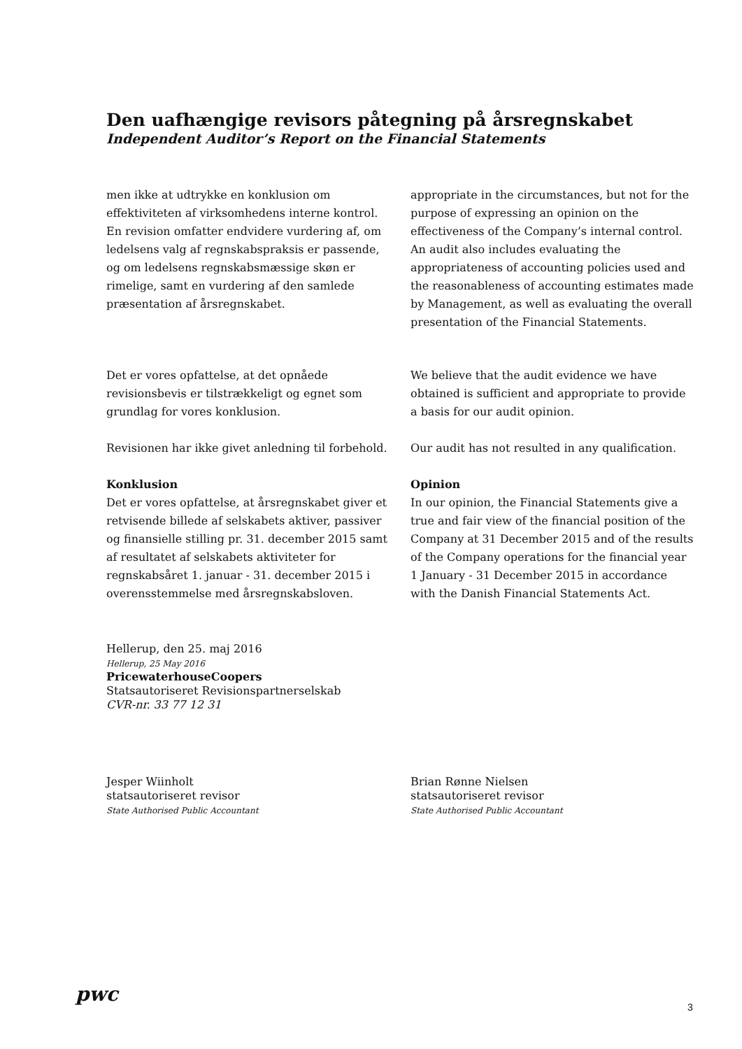Den uafhængige revisors påtegning på årsregnskabet
Independent Auditor’s Report on the Financial Statements
men ikke at udtrykke en konklusion om effektiviteten af virksomhedens interne kontrol. En revision omfatter endvidere vurdering af, om ledelsens valg af regnskabspraksis er passende, og om ledelsens regnskabsmæssige skøn er rimelige, samt en vurdering af den samlede præsentation af årsregnskabet.
appropriate in the circumstances, but not for the purpose of expressing an opinion on the effectiveness of the Company’s internal control. An audit also includes evaluating the appropriateness of accounting policies used and the reasonableness of accounting estimates made by Management, as well as evaluating the overall presentation of the Financial Statements.
Det er vores opfattelse, at det opnåede revisionsbevis er tilstrækkeligt og egnet som grundlag for vores konklusion.
We believe that the audit evidence we have obtained is sufficient and appropriate to provide a basis for our audit opinion.
Revisionen har ikke givet anledning til forbehold.
Our audit has not resulted in any qualification.
Konklusion
Det er vores opfattelse, at årsregnskabet giver et retvisende billede af selskabets aktiver, passiver og finansielle stilling pr. 31. december 2015 samt af resultatet af selskabets aktiviteter for regnskabsåret 1. januar - 31. december 2015 i overensstemmelse med årsregnskabsloven.
Opinion
In our opinion, the Financial Statements give a true and fair view of the financial position of the Company at 31 December 2015 and of the results of the Company operations for the financial year 1 January - 31 December 2015 in accordance with the Danish Financial Statements Act.
Hellerup, den 25. maj 2016
Hellerup, 25 May 2016
PricewaterhouseCoopers
Statsautoriseret Revisionspartnerselskab
CVR-nr. 33 77 12 31
Jesper Wiinholt
statsautoriseret revisor
State Authorised Public Accountant
Brian Rønne Nielsen
statsautoriseret revisor
State Authorised Public Accountant
pwc
3